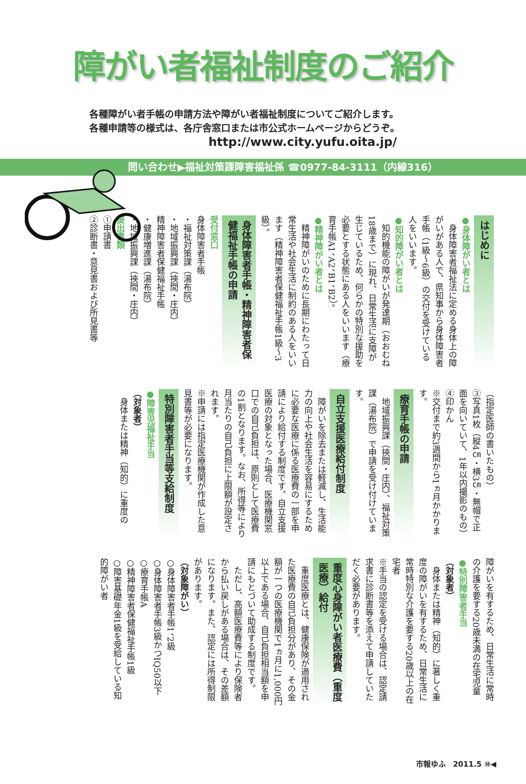障がい者福祉制度のご紹介
各種障がい者手帳の申請方法や障がい者福祉制度についてご紹介します。
各種申請等の様式は、各庁舎窓口または市公式ホームページからどうぞ。
http://www.city.yufu.oita.jp/
問い合わせ▶福祉対策課障害福祉係 ☎0977-84-3111（内線316）
はじめに
●身体障がい者とは
　身体障害者福祉法に定める身体上の障がいがある人で、県知事から身体障害者手帳（1級～6級）の交付を受けている人をいいます。
●知的障がい者とは
　知的機能の障がいが発達期（おおむね18歳まで）に現れ、日常生活に支障が生じているため、何らかの特別な援助を必要とする状態にある人をいいます（療育手帳A1、A2、B1、B2）。
●精神障がい者とは
　精神障がいのために長期にわたって日常生活や社会生活に制約のある人をいいます（精神障害者保健福祉手帳1級～3級）。
身体障害者手帳・精神障害者保健福祉手帳の申請
受付窓口
身体障害者手帳
・福祉対策課（湯布院）
・地域振興課（挾間・庄内）
精神障害者保健福祉手帳
・健康増進課（湯布院）
・地域振興課（挾間・庄内）
提出書類
①申請書
②診断書・意見書および所見書等
（指定医師の書いたもの）
③写真1枚（縦4㎝・横3㎝・無帽で正面を向いていて、1年以内撮影のもの）
④印かん
※交付まで約3週間から1ヵ月かかります。
療育手帳の申請
　地域振興課（挾間・庄内）、福祉対策課（湯布院）で申請を受け付けています。
自立支援医療給付制度
　障がいを除去または軽減し、生活能力の向上や社会生活を容易にするために必要な医療に係る医療費の一部を申請により給付する制度です。自立支援医療の対象となった場合、医療機関窓口での自己負担は、原則として医療費の1割となります。なお、所得等により月当たりの自己負担に上限額が設定されます。
※申請には指定医療機関が作成した意見書等が必要になります。
特別障害者手当等支給制度
●障害児福祉手当
（対象者）
　身体または精神（知的）に重度の
障がいを有するため、日常生活に常時の介護を要する20歳未満の在宅児童
●特別障害者手当
（対象者）
　身体または精神（知的）に著しく重度の障がいを有するため、日常生活に常時特別な介護を要する20歳以上の在宅者
※手当の認定を受ける場合は、認定請求書に診断書等を添えて申請していただく必要があります。
重度心身障がい者医療費（重度医療）給付
　重度医療とは、健康保険が適用された医療費の自己負担分があり、その金額が一つの医療機関で1ヵ月に1,000円以上である場合、自己負担相当額を申請にもとづいて助成する制度です。
　ただし、高額医療費等により保険者から払い戻しがある場合は、その差額になります。また、認定には所得制限があります。
（対象障がい）
○身体障害者手帳1、2級
○身体障害者手帳3級かつIQ50以下
○療育手帳A
○精神障害者保健福祉手帳1級
○障害基礎年金1級を受給している知的障がい者
市報ゆふ　2011.5 ⑩◀